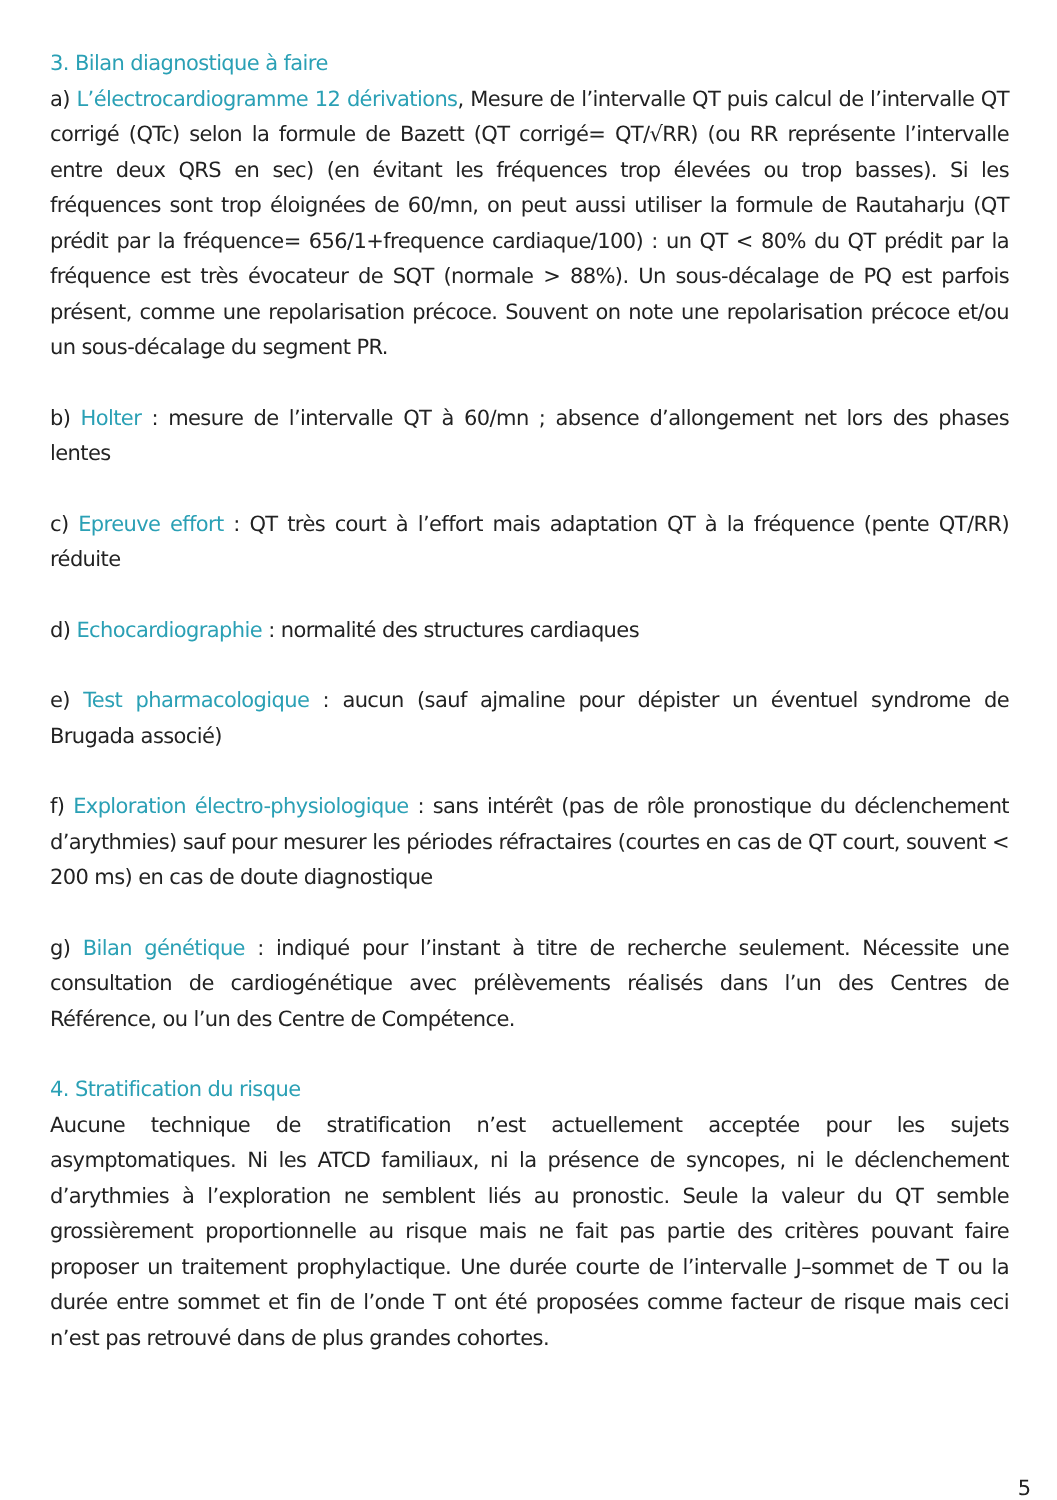3. Bilan diagnostique à faire
a) L’électrocardiogramme 12 dérivations, Mesure de l’intervalle QT puis calcul de l’intervalle QT corrigé (QTc) selon la formule de Bazett (QT corrigé= QT/√RR) (ou RR représente l’intervalle entre deux QRS en sec) (en évitant les fréquences trop élevées ou trop basses). Si les fréquences sont trop éloignées de 60/mn, on peut aussi utiliser la formule de Rautaharju (QT prédit par la fréquence= 656/1+frequence cardiaque/100) : un QT < 80% du QT prédit par la fréquence est très évocateur de SQT (normale > 88%). Un sous-décalage de PQ est parfois présent, comme une repolarisation précoce. Souvent on note une repolarisation précoce et/ou un sous-décalage du segment PR.
b) Holter : mesure de l’intervalle QT à 60/mn ; absence d’allongement net lors des phases lentes
c) Epreuve effort : QT très court à l’effort mais adaptation QT à la fréquence (pente QT/RR) réduite
d) Echocardiographie : normalité des structures cardiaques
e) Test pharmacologique : aucun (sauf ajmaline pour dépister un éventuel syndrome de Brugada associé)
f) Exploration électro-physiologique : sans intérêt (pas de rôle pronostique du déclenchement d’arythmies) sauf pour mesurer les périodes réfractaires (courtes en cas de QT court, souvent < 200 ms) en cas de doute diagnostique
g) Bilan génétique : indiqué pour l’instant à titre de recherche seulement. Nécessite une consultation de cardiogénétique avec prélèvements réalisés dans l’un des Centres de Référence, ou l’un des Centre de Compétence.
4. Stratification du risque
Aucune technique de stratification n’est actuellement acceptée pour les sujets asymptomatiques. Ni les ATCD familiaux, ni la présence de syncopes, ni le déclenchement d’arythmies à l’exploration ne semblent liés au pronostic. Seule la valeur du QT semble grossièrement proportionnelle au risque mais ne fait pas partie des critères pouvant faire proposer un traitement prophylactique. Une durée courte de l’intervalle J–sommet de T ou la durée entre sommet et fin de l’onde T ont été proposées comme facteur de risque mais ceci n’est pas retrouvé dans de plus grandes cohortes.
5